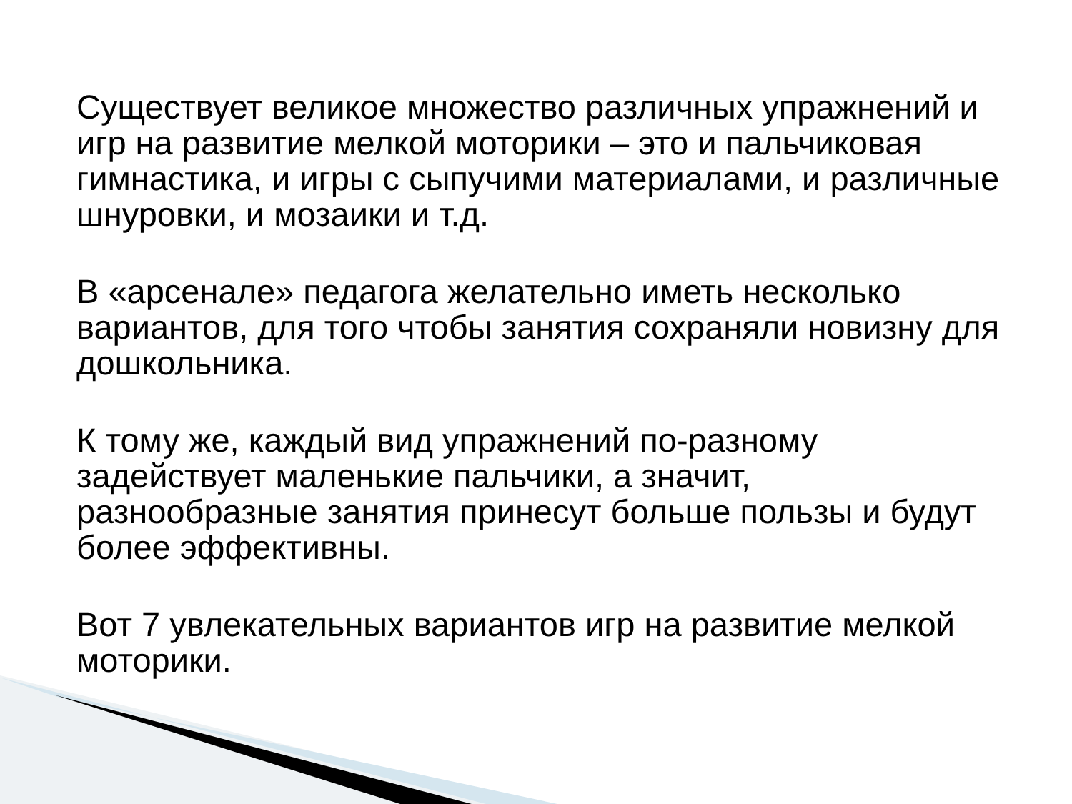Существует великое множество различных упражнений и игр на развитие мелкой моторики – это и пальчиковая гимнастика, и игры с сыпучими материалами, и различные шнуровки, и мозаики и т.д.
В «арсенале» педагога желательно иметь несколько вариантов, для того чтобы занятия сохраняли новизну для дошкольника.
К тому же, каждый вид упражнений по-разному задействует маленькие пальчики, а значит, разнообразные занятия принесут больше пользы и будут более эффективны.
Вот 7 увлекательных вариантов игр на развитие мелкой моторики.